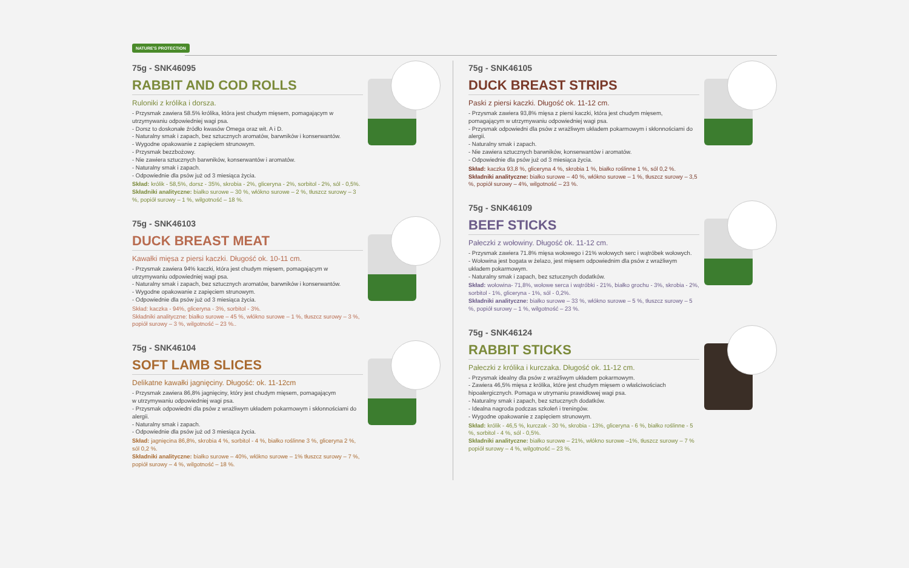NATURE'S PROTECTION
75g - SNK46095
RABBIT AND COD ROLLS
Ruloniki z królika i dorsza.
- Przysmak zawiera 58.5% królika, która jest chudym mięsem, pomagającym w utrzymywaniu odpowiedniej wagi psa.
- Dorsz to doskonałe źródło kwasów Omega oraz wit. A i D.
- Naturalny smak i zapach, bez sztucznych aromatów, barwników i konserwantów.
- Wygodne opakowanie z zapięciem strunowym.
- Przysmak bezzbożowy.
- Nie zawiera sztucznych barwników, konserwantów i aromatów.
- Naturalny smak i zapach.
- Odpowiednie dla psów już od 3 miesiąca życia.
Skład: królik - 58,5%, dorsz - 35%, skrobia - 2%, gliceryna - 2%, sorbitol - 2%, sól - 0,5%.
Składniki analityczne: białko surowe – 30 %, włókno surowe – 2 %, tłuszcz surowy – 3 %, popiół surowy – 1 %, wilgotność – 18 %.
75g - SNK46103
DUCK BREAST MEAT
Kawałki mięsa z piersi kaczki. Długość ok. 10-11 cm.
- Przysmak zawiera 94% kaczki, która jest chudym mięsem, pomagającym w utrzymywaniu odpowiedniej wagi psa.
- Naturalny smak i zapach, bez sztucznych aromatów, barwników i konserwantów.
- Wygodne opakowanie z zapięciem strunowym.
- Odpowiednie dla psów już od 3 miesiąca życia.
Skład: kaczka - 94%, gliceryna - 3%, sorbitol - 3%.
Składniki analityczne: białko surowe – 45 %, włókno surowe – 1 %, tłuszcz surowy – 3 %, popiół surowy – 3 %, wilgotność – 23 %..
75g - SNK46104
SOFT LAMB SLICES
Delikatne kawałki jagnięciny. Długość: ok. 11-12cm
- Przysmak zawiera 86,8% jagnięciny, który jest chudym mięsem, pomagającym
w utrzymywaniu odpowiedniej wagi psa.
- Przysmak odpowiedni dla psów z wrażliwym układem pokarmowym i skłonnościami do alergii.
- Naturalny smak i zapach.
- Odpowiednie dla psów już od 3 miesiąca życia.
Skład: jagnięcina 86,8%, skrobia 4 %, sorbitol - 4 %, białko roślinne 3 %, gliceryna 2 %, sól 0,2 %.
Składniki analityczne: białko surowe – 40%, włókno surowe – 1% tłuszcz surowy – 7 %, popiół surowy – 4 %, wilgotność – 18 %.
75g - SNK46105
DUCK BREAST STRIPS
Paski z piersi kaczki. Długość ok. 11-12 cm.
- Przysmak zawiera 93,8% mięsa z piersi kaczki, która jest chudym mięsem, pomagającym w utrzymywaniu odpowiedniej wagi psa.
- Przysmak odpowiedni dla psów z wrażliwym układem pokarmowym i skłonnościami do alergii.
- Naturalny smak i zapach.
- Nie zawiera sztucznych barwników, konserwantów i aromatów.
- Odpowiednie dla psów już od 3 miesiąca życia.
Skład: kaczka 93,8 %, gliceryna 4 %, skrobia 1 %, białko roślinne 1 %, sól 0,2 %.
Składniki analityczne: białko surowe – 40 %, włókno surowe – 1 %, tłuszcz surowy – 3,5 %, popiół surowy – 4%, wilgotność – 23 %.
75g - SNK46109
BEEF STICKS
Pałeczki z wołowiny. Długość ok. 11-12 cm.
- Przysmak zawiera 71.8% mięsa wołowego i 21% wołowych serc i wątróbek wołowych.
- Wołowina jest bogata w żelazo, jest mięsem odpowiednim dla psów z wrażliwym układem pokarmowym.
- Naturalny smak i zapach, bez sztucznych dodatków.
Skład: wołowina- 71,8%, wołowe serca i wątróbki - 21%, białko grochu - 3%, skrobia - 2%, sorbitol - 1%, gliceryna - 1%, sól - 0,2%.
Składniki analityczne: białko surowe – 33 %, włókno surowe – 5 %, tłuszcz surowy – 5 %, popiół surowy – 1 %, wilgotność – 23 %.
75g - SNK46124
RABBIT STICKS
Pałeczki z królika i kurczaka. Długość ok. 11-12 cm.
- Przysmak idealny dla psów z wrażliwym układem pokarmowym.
- Zawiera 46,5% mięsa z królika, które jest chudym mięsem o właściwościach hipoalergicznych. Pomaga w utrymaniu prawidłowej wagi psa.
- Naturalny smak i zapach, bez sztucznych dodatków.
- Idealna nagroda podczas szkoleń i treningów.
- Wygodne opakowanie z zapięciem strunowym.
Skład: królik - 46,5 %, kurczak - 30 %, skrobia - 13%, gliceryna - 6 %, białko roślinne - 5 %, sorbitol - 4 %, sól - 0,5%.
Składniki analityczne: białko surowe – 21%, włókno surowe –1%, tłuszcz surowy – 7 % popiół surowy – 4 %, wilgotność – 23 %.